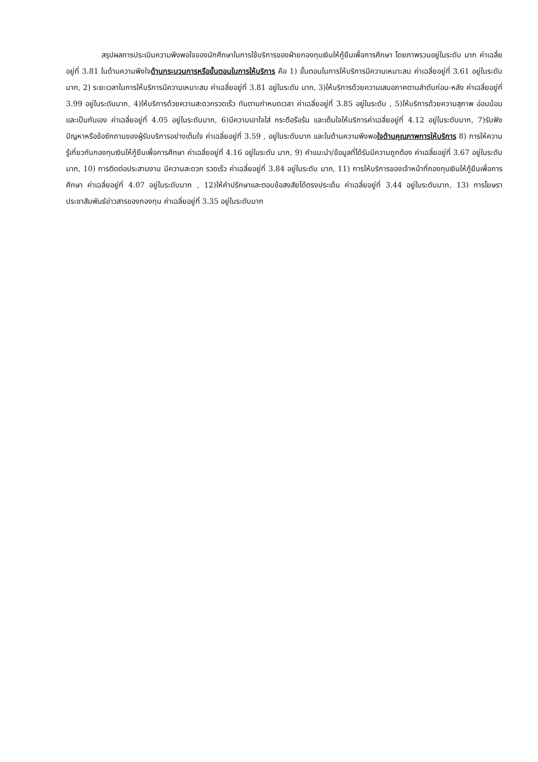สรุปผลการประเมินความพึงพอใจของนักศึกษาในการใช้บริการของฝ่ายกองทุนเงินให้กู้ยืมเพื่อการศึกษา โดยภาพรวมอยู่ในระดับ มาก ค่าเฉลี่ย อยู่ที่ 3.81 ในด้านความพึงใจด้านกระบวนการหรือขั้นตอนในการให้บริการ คือ 1) ขั้นตอนในการให้บริการมีความเหมาะสม ค่าเฉลี่ยอยู่ที่ 3.61 อยู่ในระดับ มาก, 2) ระยะเวลาในการให้บริการมีความเหมาะสม ค่าเฉลี่ยอยู่ที่ 3.81 อยู่ในระดับ มาก, 3)ให้บริการด้วยความเสมอภาคตามลำดับก่อน-หลัง ค่าเฉลี่ยอยู่ที่ 3.99 อยู่ในระดับมาก, 4)ให้บริการด้วยความสะดวกรวดเร็ว ทันตามกำหนดเวลา ค่าเฉลี่ยอยู่ที่ 3.85 อยู่ในระดับ , 5)ให้บริการด้วยความสุภาพ อ่อนน้อม และเป็นกันเอง ค่าเฉลี่ยอยู่ที่ 4.05 อยู่ในระดับมาก, 6)มีความเอาใจใส่ กระตือรือร้น และเต็มใจให้บริการค่าเฉลี่ยอยู่ที่ 4.12 อยู่ในระดับมาก, 7)รับฟังปัญหาหรือข้อซักถามของผู้รับบริการอย่างเต็มใจ ค่าเฉลี่ยอยู่ที่ 3.59 , อยู่ในระดับมาก และในด้านความพึงพอใจด้านคุณภาพการให้บริการ 8) การให้ความรู้เกี่ยวกับกองทุนเงินให้กู้ยืมเพื่อการศึกษา ค่าเฉลี่ยอยู่ที่ 4.16 อยู่ในระดับ มาก, 9) คำแนะนำ/ข้อมูลที่ได้รับมีความถูกต้อง ค่าเฉลี่ยอยู่ที่ 3.67 อยู่ในระดับมาก, 10) การติดต่อประสานงาน มีความสะดวก รวดเร็ว ค่าเฉลี่ยอยู่ที่ 3.84 อยู่ในระดับ มาก, 11) การให้บริการของเจ้าหน้าที่กองทุนเงินให้กู้ยืมเพื่อการศึกษา ค่าเฉลี่ยอยู่ที่ 4.07 อยู่ในระดับมาก , 12)ให้คำปรึกษาและตอบข้อสงสัยได้ตรงประเด็น ค่าเฉลี่ยอยู่ที่ 3.44 อยู่ในระดับมาก, 13) การโฆษราประชาสัมพันธ์ข่าวสารของกองทุน ค่าเฉลี่ยอยู่ที่ 3.35 อยู่ในระดับมาก